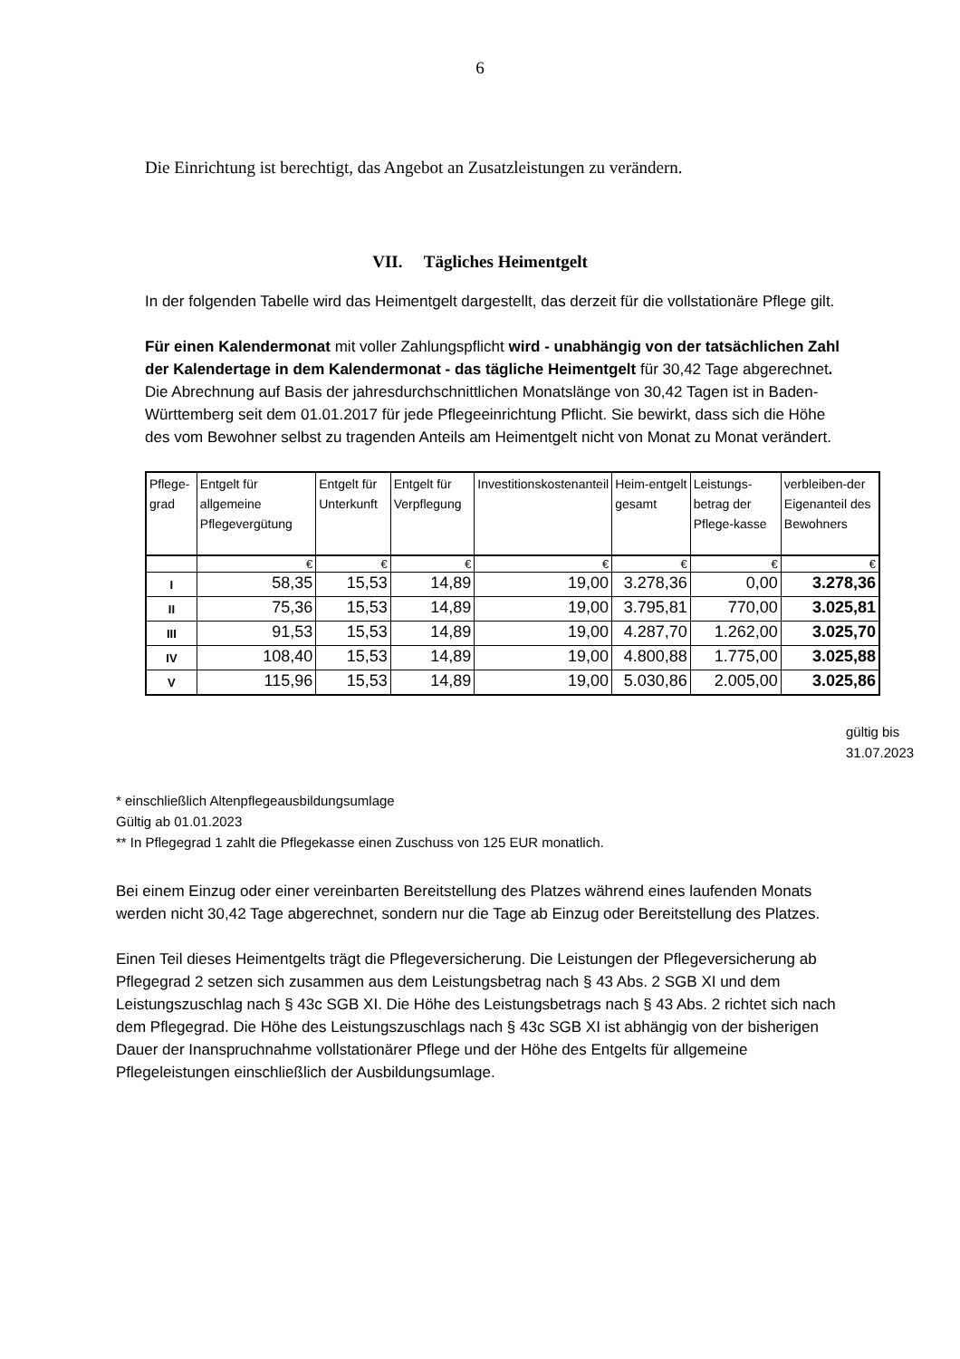6
Die Einrichtung ist berechtigt, das Angebot an Zusatzleistungen zu verändern.
VII. Tägliches Heimentgelt
In der folgenden Tabelle wird das Heimentgelt dargestellt, das derzeit für die vollstationäre Pflege gilt.
Für einen Kalendermonat mit voller Zahlungspflicht wird - unabhängig von der tatsächlichen Zahl der Kalendertage in dem Kalendermonat - das tägliche Heimentgelt für 30,42 Tage abgerechnet. Die Abrechnung auf Basis der jahresdurchschnittlichen Monatslänge von 30,42 Tagen ist in Baden-Württemberg seit dem 01.01.2017 für jede Pflegeeinrichtung Pflicht. Sie bewirkt, dass sich die Höhe des vom Bewohner selbst zu tragenden Anteils am Heimentgelt nicht von Monat zu Monat verändert.
| Pflege-grad | Entgelt für allgemeine Pflegevergütung | Entgelt für Unterkunft | Entgelt für Verpflegung | Investitionskostenanteil | Heim-entgelt gesamt | Leistungs-betrag der Pflege-kasse | verbleiben-der Eigenanteil des Bewohners |
| --- | --- | --- | --- | --- | --- | --- | --- |
| | € | € | € | € | € | € | € |
| I | 58,35 | 15,53 | 14,89 | 19,00 | 3.278,36 | 0,00 | 3.278,36 |
| II | 75,36 | 15,53 | 14,89 | 19,00 | 3.795,81 | 770,00 | 3.025,81 |
| III | 91,53 | 15,53 | 14,89 | 19,00 | 4.287,70 | 1.262,00 | 3.025,70 |
| IV | 108,40 | 15,53 | 14,89 | 19,00 | 4.800,88 | 1.775,00 | 3.025,88 |
| V | 115,96 | 15,53 | 14,89 | 19,00 | 5.030,86 | 2.005,00 | 3.025,86 |
gültig bis
31.07.2023
* einschließlich Altenpflegeausbildungsumlage
Gültig ab 01.01.2023
** In Pflegegrad 1 zahlt die Pflegekasse einen Zuschuss von 125 EUR monatlich.
Bei einem Einzug oder einer vereinbarten Bereitstellung des Platzes während eines laufenden Monats werden nicht 30,42 Tage abgerechnet, sondern nur die Tage ab Einzug oder Bereitstellung des Platzes.
Einen Teil dieses Heimentgelts trägt die Pflegeversicherung. Die Leistungen der Pflegeversicherung ab Pflegegrad 2 setzen sich zusammen aus dem Leistungsbetrag nach § 43 Abs. 2 SGB XI und dem Leistungszuschlag nach § 43c SGB XI. Die Höhe des Leistungsbetrags nach § 43 Abs. 2 richtet sich nach dem Pflegegrad. Die Höhe des Leistungszuschlags nach § 43c SGB XI ist abhängig von der bisherigen Dauer der Inanspruchnahme vollstationärer Pflege und der Höhe des Entgelts für allgemeine Pflegeleistungen einschließlich der Ausbildungsumlage.